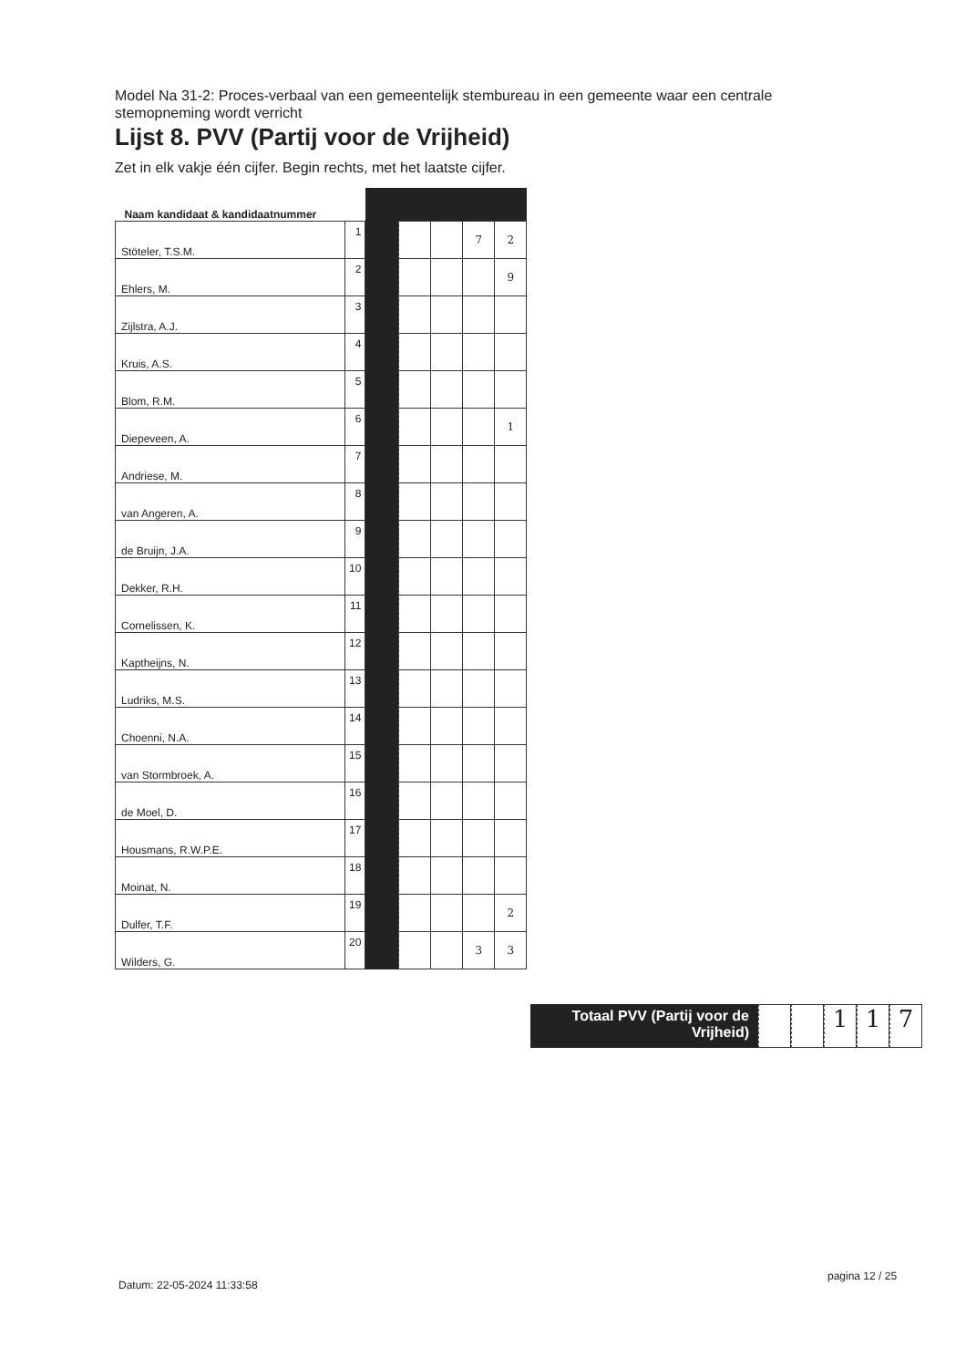Model Na 31-2: Proces-verbaal van een gemeentelijk stembureau in een gemeente waar een centrale stemopneming wordt verricht
Lijst 8. PVV (Partij voor de Vrijheid)
Zet in elk vakje één cijfer. Begin rechts, met het laatste cijfer.
| Naam kandidaat & kandidaatnummer | | | | | | |
| --- | --- | --- | --- | --- | --- | --- |
| Stöteler, T.S.M. | 1 | | | | 7 | 2 |
| Ehlers, M. | 2 | | | | | 9 |
| Zijlstra, A.J. | 3 | | | | | |
| Kruis, A.S. | 4 | | | | | |
| Blom, R.M. | 5 | | | | | |
| Diepeveen, A. | 6 | | | | | 1 |
| Andriese, M. | 7 | | | | | |
| van Angeren, A. | 8 | | | | | |
| de Bruijn, J.A. | 9 | | | | | |
| Dekker, R.H. | 10 | | | | | |
| Cornelissen, K. | 11 | | | | | |
| Kaptheijns, N. | 12 | | | | | |
| Ludriks, M.S. | 13 | | | | | |
| Choenni, N.A. | 14 | | | | | |
| van Stormbroek, A. | 15 | | | | | |
| de Moel, D. | 16 | | | | | |
| Housmans, R.W.P.E. | 17 | | | | | |
| Moinat, N. | 18 | | | | | |
| Dulfer, T.F. | 19 | | | | | 2 |
| Wilders, G. | 20 | | | | 3 | 3 |
Totaal PVV (Partij voor de Vrijheid)
1 1 7
Datum: 22-05-2024 11:33:58
pagina 12 / 25